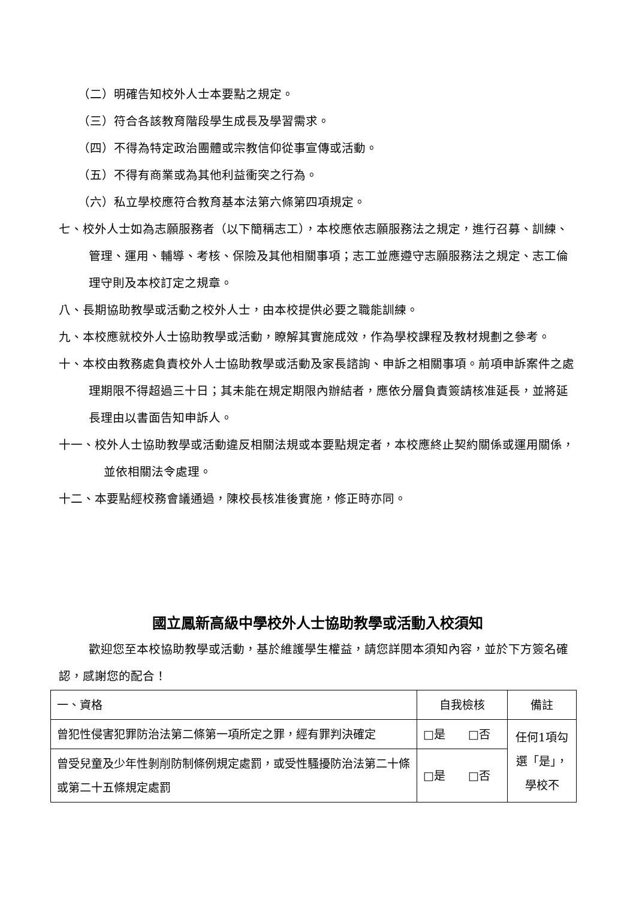（二）明確告知校外人士本要點之規定。
（三）符合各該教育階段學生成長及學習需求。
（四）不得為特定政治團體或宗教信仰從事宣傳或活動。
（五）不得有商業或為其他利益衝突之行為。
（六）私立學校應符合教育基本法第六條第四項規定。
七、校外人士如為志願服務者（以下簡稱志工），本校應依志願服務法之規定，進行召募、訓練、管理、運用、輔導、考核、保險及其他相關事項；志工並應遵守志願服務法之規定、志工倫理守則及本校訂定之規章。
八、長期協助教學或活動之校外人士，由本校提供必要之職能訓練。
九、本校應就校外人士協助教學或活動，瞭解其實施成效，作為學校課程及教材規劃之參考。
十、本校由教務處負責校外人士協助教學或活動及家長諮詢、申訴之相關事項。前項申訴案件之處理期限不得超過三十日；其未能在規定期限內辦結者，應依分層負責簽請核准延長，並將延長理由以書面告知申訴人。
十一、校外人士協助教學或活動違反相關法規或本要點規定者，本校應終止契約關係或運用關係，並依相關法令處理。
十二、本要點經校務會議通過，陳校長核准後實施，修正時亦同。
國立鳳新高級中學校外人士協助教學或活動入校須知
歡迎您至本校協助教學或活動，基於維護學生權益，請您詳閱本須知內容，並於下方簽名確認，感謝您的配合！
| 一、資格 | 自我檢核 | 備註 |
| 曾犯性侵害犯罪防治法第二條第一項所定之罪，經有罪判決確定 | □是 □否 | 任何1項勾選「是」，學校不 |
| 曾受兒童及少年性剝削防制條例規定處罰，或受性騷擾防治法第二十條或第二十五條規定處罰 | □是 □否 | |